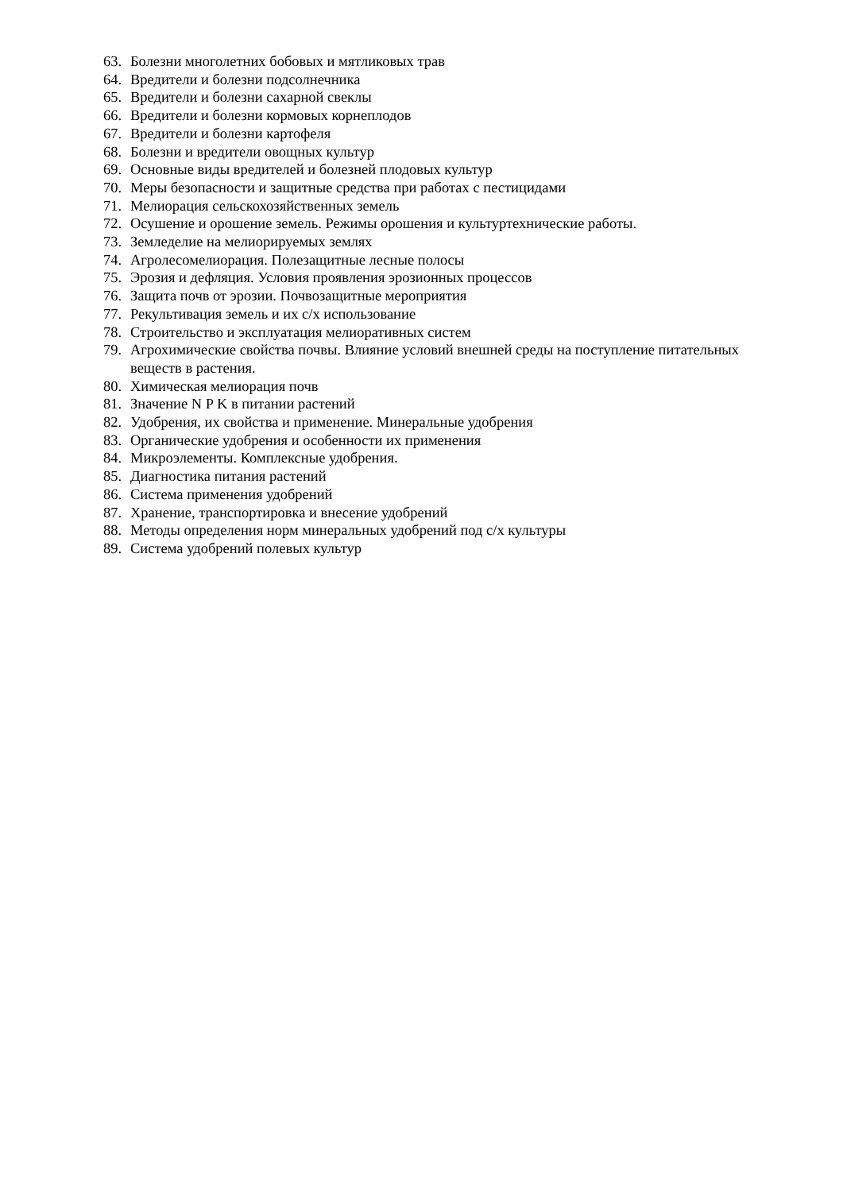63. Болезни многолетних бобовых и мятликовых трав
64. Вредители и болезни подсолнечника
65. Вредители и болезни сахарной свеклы
66. Вредители и болезни кормовых корнеплодов
67. Вредители и болезни картофеля
68. Болезни и вредители овощных культур
69. Основные виды вредителей и болезней плодовых культур
70. Меры безопасности и защитные средства при работах с пестицидами
71. Мелиорация сельскохозяйственных земель
72. Осушение и орошение земель. Режимы орошения и культуртехнические работы.
73. Земледелие на мелиорируемых землях
74. Агролесомелиорация. Полезащитные лесные полосы
75. Эрозия и дефляция. Условия проявления эрозионных процессов
76. Защита почв от эрозии. Почвозащитные мероприятия
77. Рекультивация земель и их с/х использование
78. Строительство и эксплуатация мелиоративных систем
79. Агрохимические свойства почвы. Влияние условий внешней среды на поступление питательных веществ в растения.
80. Химическая мелиорация почв
81. Значение N P K в питании растений
82. Удобрения, их свойства и применение. Минеральные удобрения
83. Органические удобрения и особенности их применения
84. Микроэлементы. Комплексные удобрения.
85. Диагностика питания растений
86. Система применения удобрений
87. Хранение, транспортировка и внесение удобрений
88. Методы определения норм минеральных удобрений под с/х культуры
89. Система удобрений полевых культур